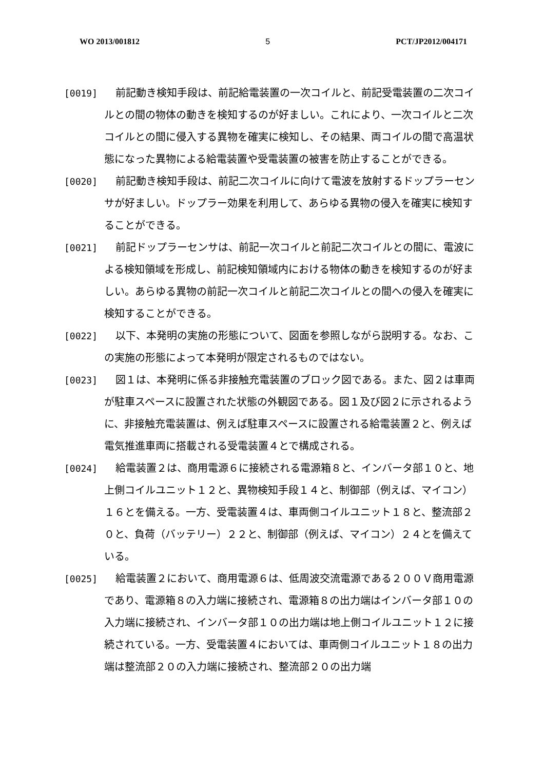WO 2013/001812 5 PCT/JP2012/004171
[0019] 前記動き検知手段は、前記給電装置の一次コイルと、前記受電装置の二次コイルとの間の物体の動きを検知するのが好ましい。これにより、一次コイルと二次コイルとの間に侵入する異物を確実に検知し、その結果、両コイルの間で高温状態になった異物による給電装置や受電装置の被害を防止することができる。
[0020] 前記動き検知手段は、前記二次コイルに向けて電波を放射するドップラーセンサが好ましい。ドップラー効果を利用して、あらゆる異物の侵入を確実に検知することができる。
[0021] 前記ドップラーセンサは、前記一次コイルと前記二次コイルとの間に、電波による検知領域を形成し、前記検知領域内における物体の動きを検知するのが好ましい。あらゆる異物の前記一次コイルと前記二次コイルとの間への侵入を確実に検知することができる。
[0022] 以下、本発明の実施の形態について、図面を参照しながら説明する。なお、この実施の形態によって本発明が限定されるものではない。
[0023] 図１は、本発明に係る非接触充電装置のブロック図である。また、図２は車両が駐車スペースに設置された状態の外観図である。図１及び図２に示されるように、非接触充電装置は、例えば駐車スペースに設置される給電装置２と、例えば電気推進車両に搭載される受電装置４とで構成される。
[0024] 給電装置２は、商用電源６に接続される電源箱８と、インバータ部１０と、地上側コイルユニット１２と、異物検知手段１４と、制御部（例えば、マイコン）１６とを備える。一方、受電装置４は、車両側コイルユニット１８と、整流部２０と、負荷（バッテリー）２２と、制御部（例えば、マイコン）２４とを備えている。
[0025] 給電装置２において、商用電源６は、低周波交流電源である２００Ｖ商用電源であり、電源箱８の入力端に接続され、電源箱８の出力端はインバータ部１０の入力端に接続され、インバータ部１０の出力端は地上側コイルユニット１２に接続されている。一方、受電装置４においては、車両側コイルユニット１８の出力端は整流部２０の入力端に接続され、整流部２０の出力端